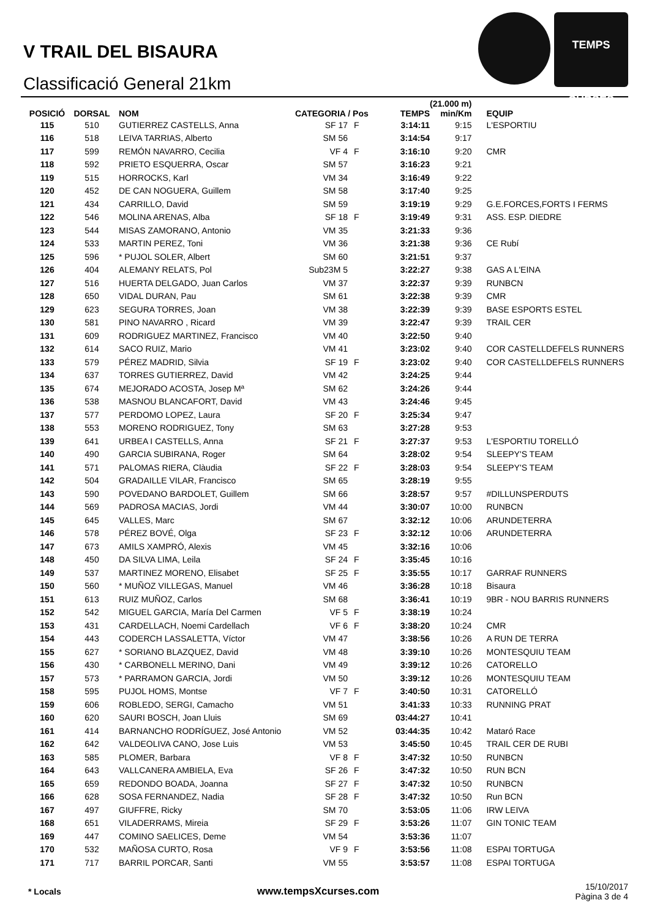V TRAIL DEL BISAURA
Classificació General 21km
TEMPS CURSES
| POSICIÓ | DORSAL | NOM | CATEGORIA / Pos | | TEMPS | (21.000 m) min/Km | EQUIP |
| --- | --- | --- | --- | --- | --- | --- | --- |
| 115 | 510 | GUTIERREZ CASTELLS, Anna | SF 17 | F | 3:14:11 | 9:15 | L'ESPORTIU |
| 116 | 518 | LEIVA TARRIAS, Alberto | SM 56 | | 3:14:54 | 9:17 | |
| 117 | 599 | REMÓN NAVARRO, Cecilia | VF 4 | F | 3:16:10 | 9:20 | CMR |
| 118 | 592 | PRIETO ESQUERRA, Oscar | SM 57 | | 3:16:23 | 9:21 | |
| 119 | 515 | HORROCKS, Karl | VM 34 | | 3:16:49 | 9:22 | |
| 120 | 452 | DE CAN NOGUERA, Guillem | SM 58 | | 3:17:40 | 9:25 | |
| 121 | 434 | CARRILLO, David | SM 59 | | 3:19:19 | 9:29 | G.E.FORCES,FORTS I FERMS |
| 122 | 546 | MOLINA ARENAS, Alba | SF 18 | F | 3:19:49 | 9:31 | ASS. ESP. DIEDRE |
| 123 | 544 | MISAS ZAMORANO, Antonio | VM 35 | | 3:21:33 | 9:36 | |
| 124 | 533 | MARTIN PEREZ, Toni | VM 36 | | 3:21:38 | 9:36 | CE Rubí |
| 125 | 596 | * PUJOL SOLER, Albert | SM 60 | | 3:21:51 | 9:37 | |
| 126 | 404 | ALEMANY RELATS, Pol | Sub23M 5 | | 3:22:27 | 9:38 | GAS A L'EINA |
| 127 | 516 | HUERTA DELGADO, Juan Carlos | VM 37 | | 3:22:37 | 9:39 | RUNBCN |
| 128 | 650 | VIDAL DURAN, Pau | SM 61 | | 3:22:38 | 9:39 | CMR |
| 129 | 623 | SEGURA TORRES, Joan | VM 38 | | 3:22:39 | 9:39 | BASE ESPORTS ESTEL |
| 130 | 581 | PINO NAVARRO , Ricard | VM 39 | | 3:22:47 | 9:39 | TRAIL CER |
| 131 | 609 | RODRIGUEZ MARTINEZ, Francisco | VM 40 | | 3:22:50 | 9:40 | |
| 132 | 614 | SACO RUIZ, Mario | VM 41 | | 3:23:02 | 9:40 | COR CASTELLDEFELS RUNNERS |
| 133 | 579 | PÉREZ MADRID, Silvia | SF 19 | F | 3:23:02 | 9:40 | COR CASTELLDEFELS RUNNERS |
| 134 | 637 | TORRES GUTIERREZ, David | VM 42 | | 3:24:25 | 9:44 | |
| 135 | 674 | MEJORADO ACOSTA, Josep Mª | SM 62 | | 3:24:26 | 9:44 | |
| 136 | 538 | MASNOU BLANCAFORT, David | VM 43 | | 3:24:46 | 9:45 | |
| 137 | 577 | PERDOMO LOPEZ, Laura | SF 20 | F | 3:25:34 | 9:47 | |
| 138 | 553 | MORENO RODRIGUEZ, Tony | SM 63 | | 3:27:28 | 9:53 | |
| 139 | 641 | URBEA I CASTELLS, Anna | SF 21 | F | 3:27:37 | 9:53 | L'ESPORTIU TORELLÓ |
| 140 | 490 | GARCIA SUBIRANA, Roger | SM 64 | | 3:28:02 | 9:54 | SLEEPY'S TEAM |
| 141 | 571 | PALOMAS RIERA, Clàudia | SF 22 | F | 3:28:03 | 9:54 | SLEEPY'S TEAM |
| 142 | 504 | GRADAILLE VILAR, Francisco | SM 65 | | 3:28:19 | 9:55 | |
| 143 | 590 | POVEDANO BARDOLET, Guillem | SM 66 | | 3:28:57 | 9:57 | #DILLUNSPERDUTS |
| 144 | 569 | PADROSA MACIAS, Jordi | VM 44 | | 3:30:07 | 10:00 | RUNBCN |
| 145 | 645 | VALLES, Marc | SM 67 | | 3:32:12 | 10:06 | ARUNDETERRA |
| 146 | 578 | PÉREZ BOVÉ, Olga | SF 23 | F | 3:32:12 | 10:06 | ARUNDETERRA |
| 147 | 673 | AMILS XAMPRÓ, Alexis | VM 45 | | 3:32:16 | 10:06 | |
| 148 | 450 | DA SILVA LIMA, Leila | SF 24 | F | 3:35:45 | 10:16 | |
| 149 | 537 | MARTINEZ MORENO, Elisabet | SF 25 | F | 3:35:55 | 10:17 | GARRAF RUNNERS |
| 150 | 560 | * MUÑOZ VILLEGAS, Manuel | VM 46 | | 3:36:28 | 10:18 | Bisaura |
| 151 | 613 | RUIZ MUÑOZ, Carlos | SM 68 | | 3:36:41 | 10:19 | 9BR - NOU BARRIS RUNNERS |
| 152 | 542 | MIGUEL GARCIA, María Del Carmen | VF 5 | F | 3:38:19 | 10:24 | |
| 153 | 431 | CARDELLACH, Noemi Cardellach | VF 6 | F | 3:38:20 | 10:24 | CMR |
| 154 | 443 | CODERCH LASSALETTA, Víctor | VM 47 | | 3:38:56 | 10:26 | A RUN DE TERRA |
| 155 | 627 | * SORIANO BLAZQUEZ, David | VM 48 | | 3:39:10 | 10:26 | MONTESQUIU TEAM |
| 156 | 430 | * CARBONELL MERINO, Dani | VM 49 | | 3:39:12 | 10:26 | CATORELLO |
| 157 | 573 | * PARRAMON GARCIA, Jordi | VM 50 | | 3:39:12 | 10:26 | MONTESQUIU TEAM |
| 158 | 595 | PUJOL HOMS, Montse | VF 7 | F | 3:40:50 | 10:31 | CATORELLÓ |
| 159 | 606 | ROBLEDO, SERGI, Camacho | VM 51 | | 3:41:33 | 10:33 | RUNNING PRAT |
| 160 | 620 | SAURI BOSCH, Joan Lluis | SM 69 | | 03:44:27 | 10:41 | |
| 161 | 414 | BARNANCHO RODRÍGUEZ, José Antonio | VM 52 | | 03:44:35 | 10:42 | Mataró Race |
| 162 | 642 | VALDEOLIVA CANO, Jose Luis | VM 53 | | 3:45:50 | 10:45 | TRAIL CER DE RUBI |
| 163 | 585 | PLOMER, Barbara | VF 8 | F | 3:47:32 | 10:50 | RUNBCN |
| 164 | 643 | VALLCANERA AMBIELA, Eva | SF 26 | F | 3:47:32 | 10:50 | RUN BCN |
| 165 | 659 | REDONDO BOADA, Joanna | SF 27 | F | 3:47:32 | 10:50 | RUNBCN |
| 166 | 628 | SOSA FERNANDEZ, Nadia | SF 28 | F | 3:47:32 | 10:50 | Run BCN |
| 167 | 497 | GIUFFRE, Ricky | SM 70 | | 3:53:05 | 11:06 | IRW LEIVA |
| 168 | 651 | VILADERRAMS, Mireia | SF 29 | F | 3:53:26 | 11:07 | GIN TONIC TEAM |
| 169 | 447 | COMINO SAELICES, Deme | VM 54 | | 3:53:36 | 11:07 | |
| 170 | 532 | MAÑOSA CURTO, Rosa | VF 9 | F | 3:53:56 | 11:08 | ESPAI TORTUGA |
| 171 | 717 | BARRIL PORCAR, Santi | VM 55 | | 3:53:57 | 11:08 | ESPAI TORTUGA |
* Locals www.tempsXcurses.com
15/10/2017
Pàgina 3 de 4